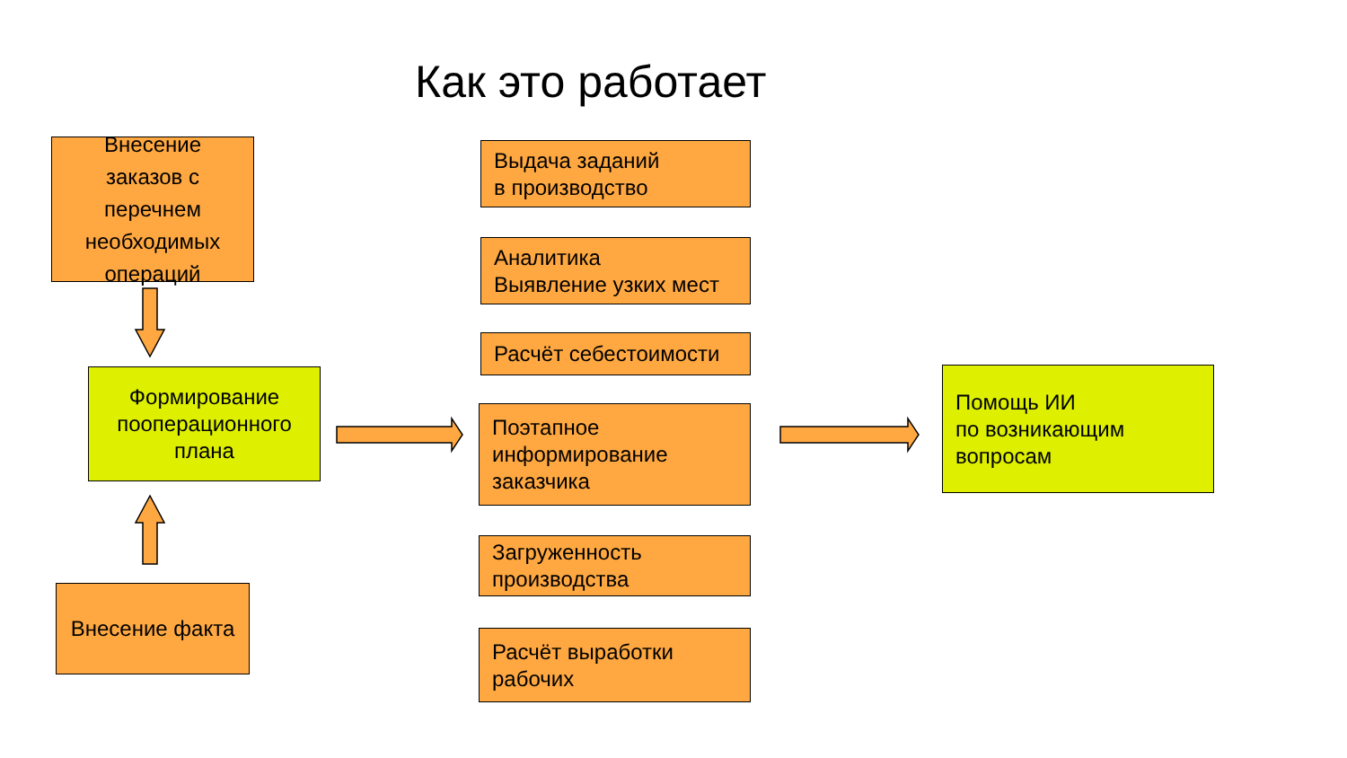Как это работает
Внесение заказов с перечнем необходимых операций
Формирование пооперационного плана
Внесение факта
Выдача заданий
в производство
Аналитика
Выявление узких мест
Расчёт себестоимости
Поэтапное информирование заказчика
Загруженность производства
Расчёт выработки рабочих
Помощь ИИ
по возникающим вопросам